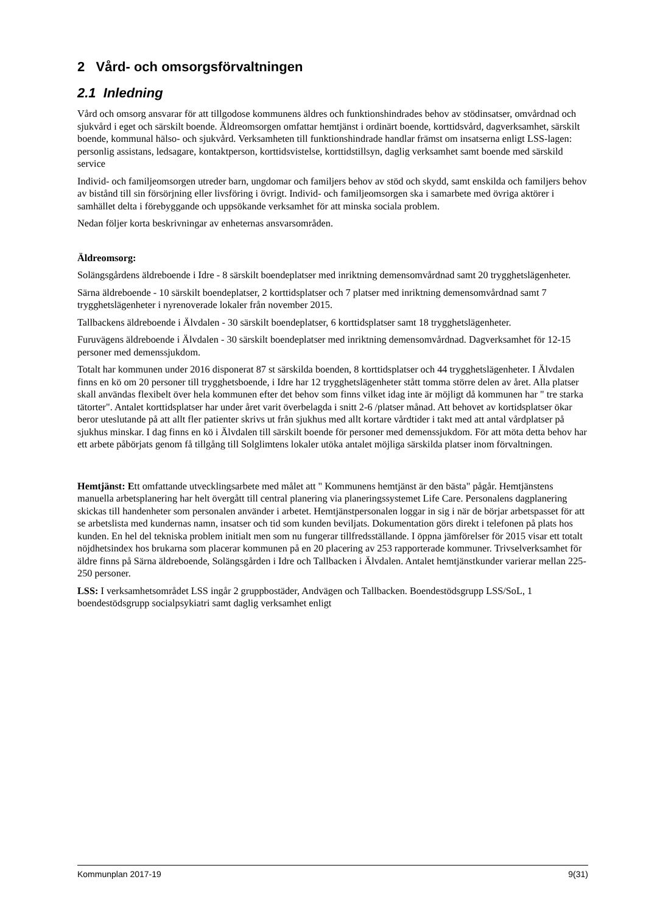2 Vård- och omsorgsförvaltningen
2.1 Inledning
Vård och omsorg ansvarar för att tillgodose kommunens äldres och funktionshindrades behov av stödinsatser, omvårdnad och sjukvård i eget och särskilt boende. Äldreomsorgen omfattar hemtjänst i ordinärt boende, korttidsvård, dagverksamhet, särskilt boende, kommunal hälso- och sjukvård. Verksamheten till funktionshindrade handlar främst om insatserna enligt LSS-lagen: personlig assistans, ledsagare, kontaktperson, korttidsvistelse, korttidstillsyn, daglig verksamhet samt boende med särskild service
Individ- och familjeomsorgen utreder barn, ungdomar och familjers behov av stöd och skydd, samt enskilda och familjers behov av bistånd till sin försörjning eller livsföring i övrigt. Individ- och familjeomsorgen ska i samarbete med övriga aktörer i samhället delta i förebyggande och uppsökande verksamhet för att minska sociala problem.
Nedan följer korta beskrivningar av enheternas ansvarsområden.
Äldreomsorg:
Solängsgårdens äldreboende i Idre - 8 särskilt boendeplatser med inriktning demensomvårdnad samt 20 trygghetslägenheter.
Särna äldreboende - 10 särskilt boendeplatser, 2 korttidsplatser och 7 platser med inriktning demensomvårdnad samt 7 trygghetslägenheter i nyrenoverade lokaler från november 2015.
Tallbackens äldreboende i Älvdalen - 30 särskilt boendeplatser, 6 korttidsplatser samt 18 trygghetslägenheter.
Furuvägens äldreboende i Älvdalen - 30 särskilt boendeplatser med inriktning demensomvårdnad. Dagverksamhet för 12-15 personer med demenssjukdom.
Totalt har kommunen under 2016 disponerat 87 st särskilda boenden, 8 korttidsplatser och 44 trygghetslägenheter. I Älvdalen finns en kö om 20 personer till trygghetsboende, i Idre har 12 trygghetslägenheter stått tomma större delen av året. Alla platser skall användas flexibelt över hela kommunen efter det behov som finns vilket idag inte är möjligt då kommunen har " tre starka tätorter". Antalet korttidsplatser har under året varit överbelagda i snitt 2-6 /platser månad. Att behovet av kortidsplatser ökar beror uteslutande på att allt fler patienter skrivs ut från sjukhus med allt kortare vårdtider i takt med att antal vårdplatser på sjukhus minskar. I dag finns en kö i Älvdalen till särskilt boende för personer med demenssjukdom. För att möta detta behov har ett arbete påbörjats genom få tillgång till Solglimtens lokaler utöka antalet möjliga särskilda platser inom förvaltningen.
Hemtjänst: Ett omfattande utvecklingsarbete med målet att " Kommunens hemtjänst är den bästa" pågår. Hemtjänstens manuella arbetsplanering har helt övergått till central planering via planeringssystemet Life Care. Personalens dagplanering skickas till handenheter som personalen använder i arbetet. Hemtjänstpersonalen loggar in sig i när de börjar arbetspasset för att se arbetslista med kundernas namn, insatser och tid som kunden beviljats. Dokumentation görs direkt i telefonen på plats hos kunden. En hel del tekniska problem initialt men som nu fungerar tillfredsställande. I öppna jämförelser för 2015 visar ett totalt nöjdhetsindex hos brukarna som placerar kommunen på en 20 placering av 253 rapporterade kommuner. Trivselverksamhet för äldre finns på Särna äldreboende, Solängsgården i Idre och Tallbacken i Älvdalen. Antalet hemtjänstkunder varierar mellan 225-250 personer.
LSS: I verksamhetsområdet LSS ingår 2 gruppbostäder, Andvägen och Tallbacken. Boendestödsgrupp LSS/SoL, 1 boendestödsgrupp socialpsykiatri samt daglig verksamhet enligt
Kommunplan 2017-19 9(31)